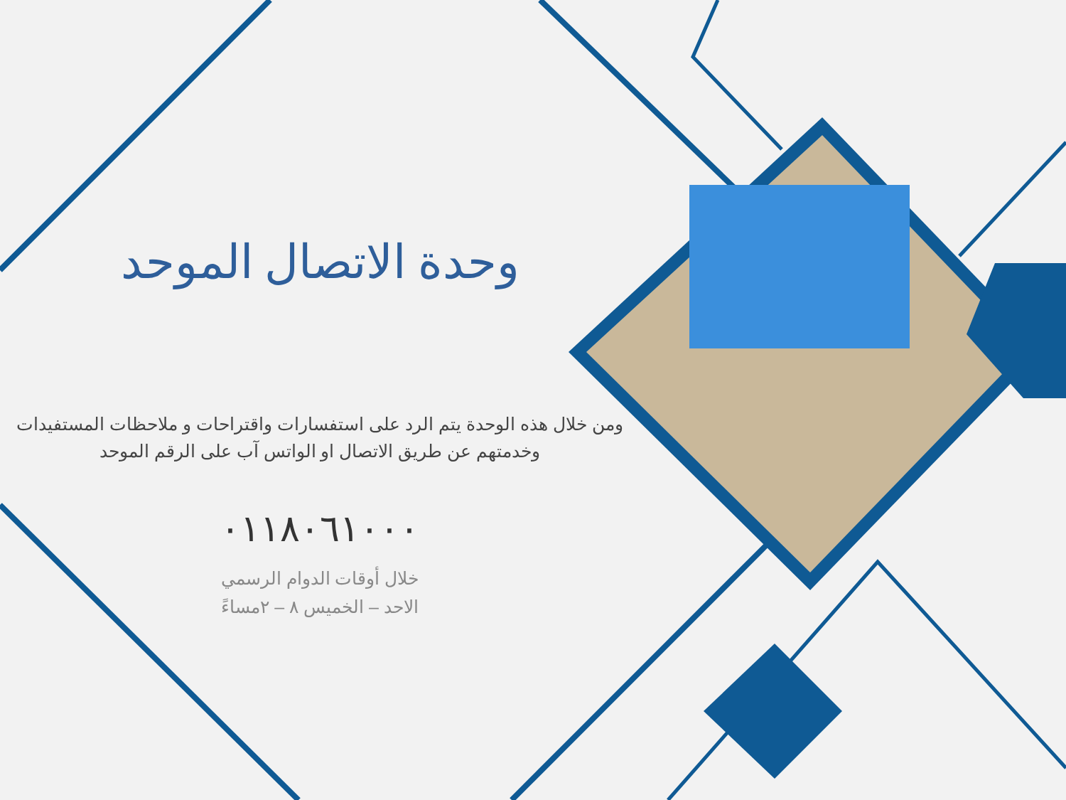وحدة الاتصال الموحد
ومن خلال هذه الوحدة يتم الرد على استفسارات واقتراحات و ملاحظات المستفيدات
وخدمتهم عن طريق الاتصال او الواتس آب على الرقم الموحد
٠١١٨٠٦١٠٠٠
خلال أوقات الدوام الرسمي
الاحد – الخميس ٨ – ٢مساءً